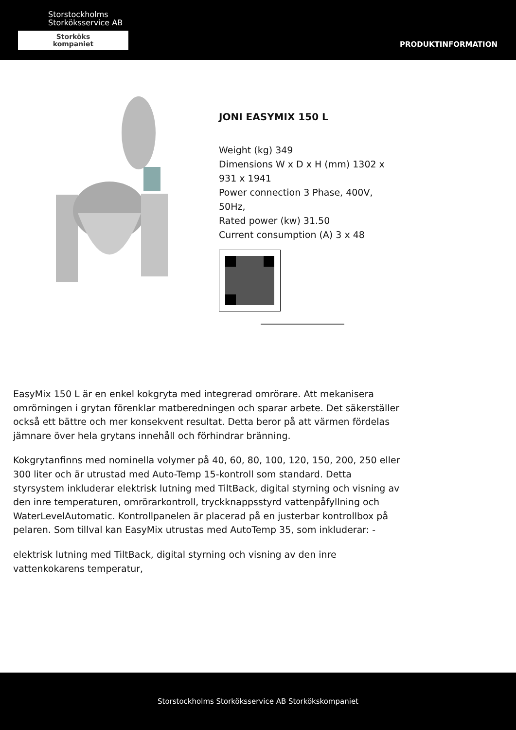Storstockholms
Storköksservice AB
Storköks
kompaniet
PRODUKTINFORMATION
JONI EASYMIX 150 L
Weight (kg) 349
Dimensions W x D x H (mm) 1302 x 931 x 1941
Power connection 3 Phase, 400V, 50Hz,
Rated power (kw) 31.50
Current consumption (A) 3 x 48
EasyMix 150 L är en enkel kokgryta med integrerad omrörare. Att mekanisera omrörningen i grytan förenklar matberedningen och sparar arbete. Det säkerställer också ett bättre och mer konsekvent resultat. Detta beror på att värmen fördelas jämnare över hela grytans innehåll och förhindrar bränning.
Kokgrytanfinns med nominella volymer på 40, 60, 80, 100, 120, 150, 200, 250 eller 300 liter och är utrustad med Auto-Temp 15-kontroll som standard. Detta styrsystem inkluderar elektrisk lutning med TiltBack, digital styrning och visning av den inre temperaturen, omrörarkontroll, tryckknappsstyrd vattenpåfyllning och WaterLevelAutomatic. Kontrollpanelen är placerad på en justerbar kontrollbox på pelaren. Som tillval kan EasyMix utrustas med AutoTemp 35, som inkluderar: -
elektrisk lutning med TiltBack, digital styrning och visning av den inre vattenkokarens temperatur,
Storstockholms Storköksservice AB Storkökskompaniet